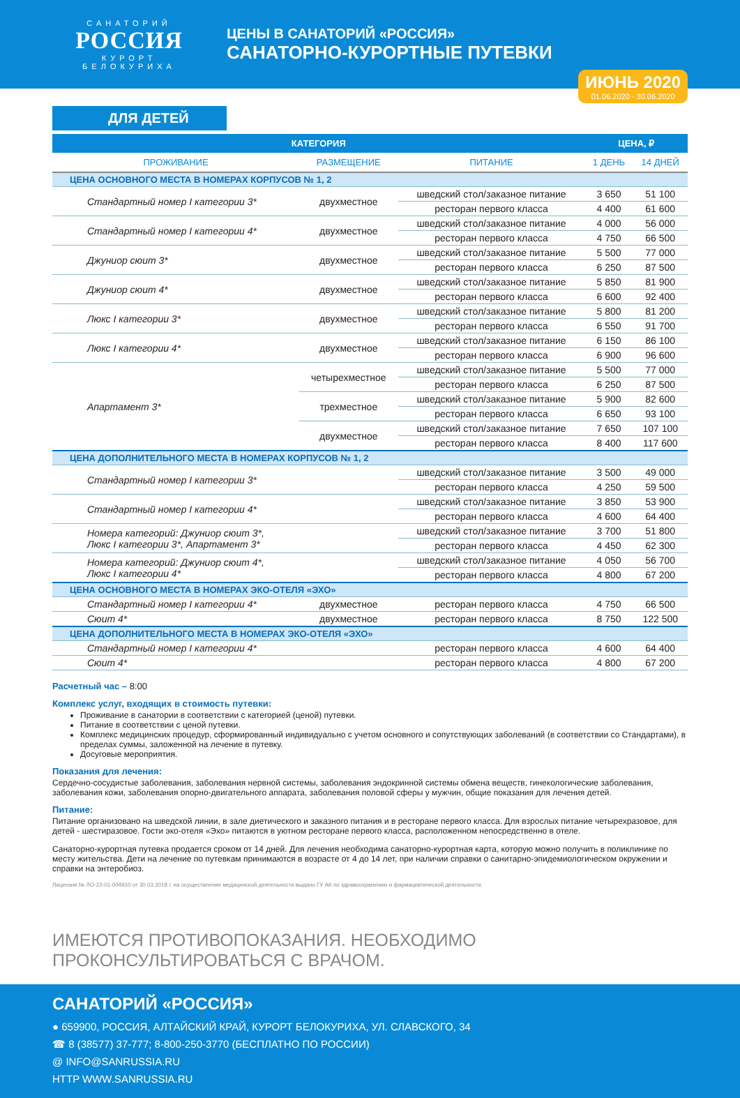САНАТОРИЙ
РОССИЯ
КУРОРТ БЕЛОКУРИХА
ЦЕНЫ В САНАТОРИЙ «РОССИЯ»
САНАТОРНО-КУРОРТНЫЕ ПУТЕВКИ
ИЮНЬ 2020
01.06.2020 - 30.06.2020
ДЛЯ ДЕТЕЙ
| КАТЕГОРИЯ | | | ЦЕНА, ₽ | |
| --- | --- | --- | --- | --- |
| ПРОЖИВАНИЕ | РАЗМЕЩЕНИЕ | ПИТАНИЕ | 1 ДЕНЬ | 14 ДНЕЙ |
| ЦЕНА ОСНОВНОГО МЕСТА В НОМЕРАХ КОРПУСОВ № 1, 2 | | | | |
| Стандартный номер I категории 3* | двухместное | шведский стол/заказное питание | 3 650 | 51 100 |
| | | ресторан первого класса | 4 400 | 61 600 |
| Стандартный номер I категории 4* | двухместное | шведский стол/заказное питание | 4 000 | 56 000 |
| | | ресторан первого класса | 4 750 | 66 500 |
| Джуниор сюит 3* | двухместное | шведский стол/заказное питание | 5 500 | 77 000 |
| | | ресторан первого класса | 6 250 | 87 500 |
| Джуниор сюит 4* | двухместное | шведский стол/заказное питание | 5 850 | 81 900 |
| | | ресторан первого класса | 6 600 | 92 400 |
| Люкс I категории 3* | двухместное | шведский стол/заказное питание | 5 800 | 81 200 |
| | | ресторан первого класса | 6 550 | 91 700 |
| Люкс I категории 4* | двухместное | шведский стол/заказное питание | 6 150 | 86 100 |
| | | ресторан первого класса | 6 900 | 96 600 |
| Апартамент 3* | четырехместное | шведский стол/заказное питание | 5 500 | 77 000 |
| | | ресторан первого класса | 6 250 | 87 500 |
| | трехместное | шведский стол/заказное питание | 5 900 | 82 600 |
| | | ресторан первого класса | 6 650 | 93 100 |
| | двухместное | шведский стол/заказное питание | 7 650 | 107 100 |
| | | ресторан первого класса | 8 400 | 117 600 |
| ЦЕНА ДОПОЛНИТЕЛЬНОГО МЕСТА В НОМЕРАХ КОРПУСОВ № 1, 2 | | | | |
| Стандартный номер I категории 3* | | шведский стол/заказное питание | 3 500 | 49 000 |
| | | ресторан первого класса | 4 250 | 59 500 |
| Стандартный номер I категории 4* | | шведский стол/заказное питание | 3 850 | 53 900 |
| | | ресторан первого класса | 4 600 | 64 400 |
| Номера категорий: Джуниор сюит 3*, Люкс I категории 3*, Апартамент 3* | | шведский стол/заказное питание | 3 700 | 51 800 |
| | | ресторан первого класса | 4 450 | 62 300 |
| Номера категорий: Джуниор сюит 4*, Люкс I категории 4* | | шведский стол/заказное питание | 4 050 | 56 700 |
| | | ресторан первого класса | 4 800 | 67 200 |
| ЦЕНА ОСНОВНОГО МЕСТА В НОМЕРАХ ЭКО-ОТЕЛЯ «ЭХО» | | | | |
| Стандартный номер I категории 4* | двухместное | ресторан первого класса | 4 750 | 66 500 |
| Сюит 4* | двухместное | ресторан первого класса | 8 750 | 122 500 |
| ЦЕНА ДОПОЛНИТЕЛЬНОГО МЕСТА В НОМЕРАХ ЭКО-ОТЕЛЯ «ЭХО» | | | | |
| Стандартный номер I категории 4* | | ресторан первого класса | 4 600 | 64 400 |
| Сюит 4* | | ресторан первого класса | 4 800 | 67 200 |
Расчетный час – 8:00
Комплекс услуг, входящих в стоимость путевки:
Проживание в санатории в соответствии с категорией (ценой) путевки.
Питание в соответствии с ценой путевки.
Комплекс медицинских процедур, сформированный индивидуально с учетом основного и сопутствующих заболеваний (в соответствии со Стандартами), в пределах суммы, заложенной на лечение в путевку.
Досуговые мероприятия.
Показания для лечения:
Сердечно-сосудистые заболевания, заболевания нервной системы, заболевания эндокринной системы обмена веществ, гинекологические заболевания, заболевания кожи, заболевания опорно-двигательного аппарата, заболевания половой сферы у мужчин, общие показания для лечения детей.
Питание:
Питание организовано на шведской линии, в зале диетического и заказного питания и в ресторане первого класса. Для взрослых питание четырехразовое, для детей - шестиразовое. Гости эко-отеля «Эхо» питаются в уютном ресторане первого класса, расположенном непосредственно в отеле.
Санаторно-курортная путевка продается сроком от 14 дней. Для лечения необходима санаторно-курортная карта, которую можно получить в поликлинике по месту жительства. Дети на лечение по путевкам принимаются в возрасте от 4 до 14 лет, при наличии справки о санитарно-эпидемиологическом окружении и справки на энтеробиоз.
Лицензия № ЛО-22-01-004910 от 30.03.2018 г. на осуществление медицинской деятельности выдано ГУ АК по здравоохранению и фармацевтической деятельности.
ИМЕЮТСЯ ПРОТИВОПОКАЗАНИЯ. НЕОБХОДИМО ПРОКОНСУЛЬТИРОВАТЬСЯ С ВРАЧОМ.
САНАТОРИЙ «РОССИЯ»
● 659900, РОССИЯ, АЛТАЙСКИЙ КРАЙ, КУРОРТ БЕЛОКУРИХА, УЛ. СЛАВСКОГО, 34
☎ 8 (38577) 37-777; 8-800-250-3770 (БЕСПЛАТНО ПО РОССИИ)
@ INFO@SANRUSSIA.RU
HTTP WWW.SANRUSSIA.RU